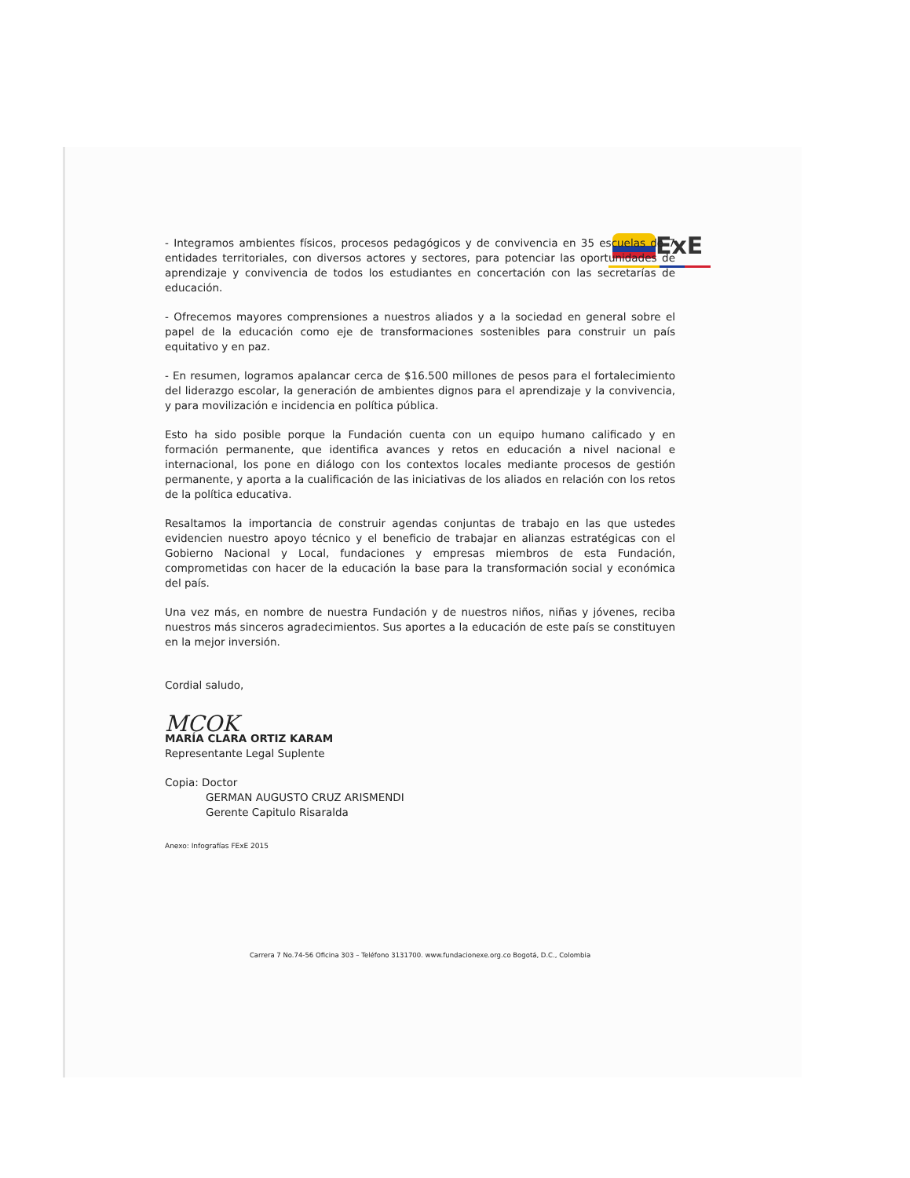ExE
- Integramos ambientes físicos, procesos pedagógicos y de convivencia en 35 escuelas de 7 entidades territoriales, con diversos actores y sectores, para potenciar las oportunidades de aprendizaje y convivencia de todos los estudiantes en concertación con las secretarías de educación.
- Ofrecemos mayores comprensiones a nuestros aliados y a la sociedad en general sobre el papel de la educación como eje de transformaciones sostenibles para construir un país equitativo y en paz.
- En resumen, logramos apalancar cerca de $16.500 millones de pesos para el fortalecimiento del liderazgo escolar, la generación de ambientes dignos para el aprendizaje y la convivencia, y para movilización e incidencia en política pública.
Esto ha sido posible porque la Fundación cuenta con un equipo humano calificado y en formación permanente, que identifica avances y retos en educación a nivel nacional e internacional, los pone en diálogo con los contextos locales mediante procesos de gestión permanente, y aporta a la cualificación de las iniciativas de los aliados en relación con los retos de la política educativa.
Resaltamos la importancia de construir agendas conjuntas de trabajo en las que ustedes evidencien nuestro apoyo técnico y el beneficio de trabajar en alianzas estratégicas con el Gobierno Nacional y Local, fundaciones y empresas miembros de esta Fundación, comprometidas con hacer de la educación la base para la transformación social y económica del país.
Una vez más, en nombre de nuestra Fundación y de nuestros niños, niñas y jóvenes, reciba nuestros más sinceros agradecimientos. Sus aportes a la educación de este país se constituyen en la mejor inversión.
Cordial saludo,
MCOK
MARÍA CLARA ORTIZ KARAM
Representante Legal Suplente
Copia: Doctor
GERMAN AUGUSTO CRUZ ARISMENDI
Gerente Capitulo Risaralda
Anexo: Infografías FExE 2015
Carrera 7 No.74-56 Oficina 303 – Teléfono 3131700. www.fundacionexe.org.co Bogotá, D.C., Colombia